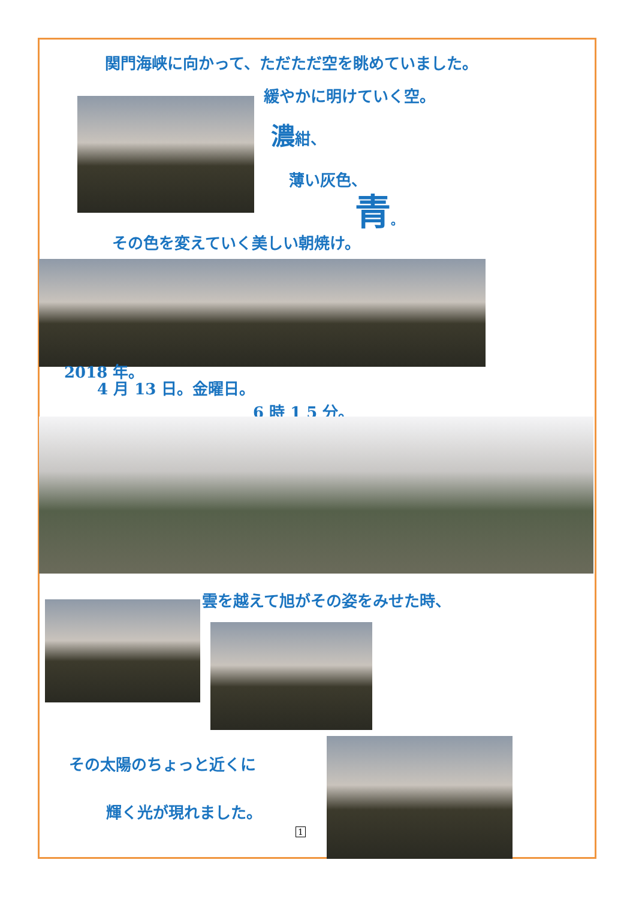関門海峡に向かって、ただただ空を眺めていました。
緩やかに明けていく空。
濃紺、
薄い灰色、
青。
その色を変えていく美しい朝焼け。
2018 年。
4 月 13 日。金曜日。
6 時 1 5 分。
雲を越えて旭がその姿をみせた時、
その太陽のちょっと近くに
輝く光が現れました。
1